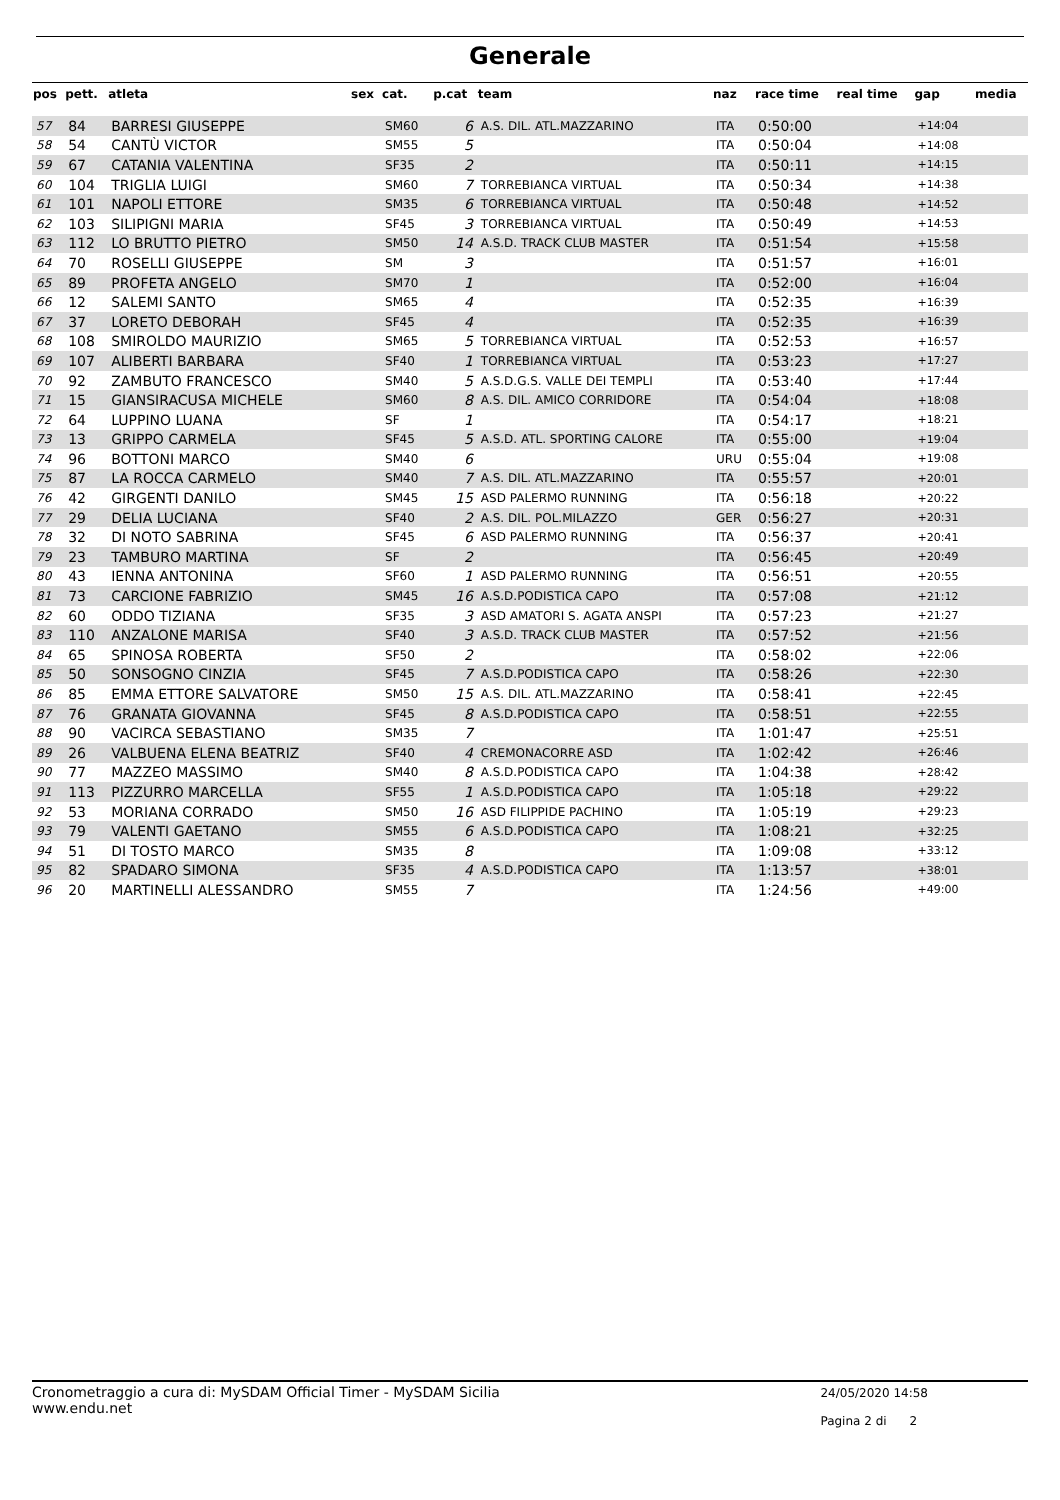Generale
| pos | pett. | atleta | sex | cat. | p.cat | team | naz | race time | real time | gap | media |
| --- | --- | --- | --- | --- | --- | --- | --- | --- | --- | --- | --- |
| 57 | 84 | BARRESI GIUSEPPE | | SM60 | 6 | A.S. DIL. ATL.MAZZARINO | ITA | 0:50:00 | | +14:04 | |
| 58 | 54 | CANTÙ VICTOR | | SM55 | 5 | | ITA | 0:50:04 | | +14:08 | |
| 59 | 67 | CATANIA VALENTINA | | SF35 | 2 | | ITA | 0:50:11 | | +14:15 | |
| 60 | 104 | TRIGLIA LUIGI | | SM60 | 7 | TORREBIANCA VIRTUAL | ITA | 0:50:34 | | +14:38 | |
| 61 | 101 | NAPOLI ETTORE | | SM35 | 6 | TORREBIANCA VIRTUAL | ITA | 0:50:48 | | +14:52 | |
| 62 | 103 | SILIPIGNI MARIA | | SF45 | 3 | TORREBIANCA VIRTUAL | ITA | 0:50:49 | | +14:53 | |
| 63 | 112 | LO BRUTTO PIETRO | | SM50 | 14 | A.S.D. TRACK CLUB MASTER | ITA | 0:51:54 | | +15:58 | |
| 64 | 70 | ROSELLI GIUSEPPE | | SM | 3 | | ITA | 0:51:57 | | +16:01 | |
| 65 | 89 | PROFETA ANGELO | | SM70 | 1 | | ITA | 0:52:00 | | +16:04 | |
| 66 | 12 | SALEMI SANTO | | SM65 | 4 | | ITA | 0:52:35 | | +16:39 | |
| 67 | 37 | LORETO DEBORAH | | SF45 | 4 | | ITA | 0:52:35 | | +16:39 | |
| 68 | 108 | SMIROLDO MAURIZIO | | SM65 | 5 | TORREBIANCA VIRTUAL | ITA | 0:52:53 | | +16:57 | |
| 69 | 107 | ALIBERTI BARBARA | | SF40 | 1 | TORREBIANCA VIRTUAL | ITA | 0:53:23 | | +17:27 | |
| 70 | 92 | ZAMBUTO FRANCESCO | | SM40 | 5 | A.S.D.G.S. VALLE DEI TEMPLI | ITA | 0:53:40 | | +17:44 | |
| 71 | 15 | GIANSIRACUSA MICHELE | | SM60 | 8 | A.S. DIL. AMICO CORRIDORE | ITA | 0:54:04 | | +18:08 | |
| 72 | 64 | LUPPINO LUANA | | SF | 1 | | ITA | 0:54:17 | | +18:21 | |
| 73 | 13 | GRIPPO CARMELA | | SF45 | 5 | A.S.D. ATL. SPORTING CALORE | ITA | 0:55:00 | | +19:04 | |
| 74 | 96 | BOTTONI MARCO | | SM40 | 6 | | URU | 0:55:04 | | +19:08 | |
| 75 | 87 | LA ROCCA CARMELO | | SM40 | 7 | A.S. DIL. ATL.MAZZARINO | ITA | 0:55:57 | | +20:01 | |
| 76 | 42 | GIRGENTI DANILO | | SM45 | 15 | ASD PALERMO RUNNING | ITA | 0:56:18 | | +20:22 | |
| 77 | 29 | DELIA LUCIANA | | SF40 | 2 | A.S. DIL. POL.MILAZZO | GER | 0:56:27 | | +20:31 | |
| 78 | 32 | DI NOTO SABRINA | | SF45 | 6 | ASD PALERMO RUNNING | ITA | 0:56:37 | | +20:41 | |
| 79 | 23 | TAMBURO MARTINA | | SF | 2 | | ITA | 0:56:45 | | +20:49 | |
| 80 | 43 | IENNA ANTONINA | | SF60 | 1 | ASD PALERMO RUNNING | ITA | 0:56:51 | | +20:55 | |
| 81 | 73 | CARCIONE FABRIZIO | | SM45 | 16 | A.S.D.PODISTICA CAPO | ITA | 0:57:08 | | +21:12 | |
| 82 | 60 | ODDO TIZIANA | | SF35 | 3 | ASD AMATORI S. AGATA ANSPI | ITA | 0:57:23 | | +21:27 | |
| 83 | 110 | ANZALONE MARISA | | SF40 | 3 | A.S.D. TRACK CLUB MASTER | ITA | 0:57:52 | | +21:56 | |
| 84 | 65 | SPINOSA ROBERTA | | SF50 | 2 | | ITA | 0:58:02 | | +22:06 | |
| 85 | 50 | SONSOGNO CINZIA | | SF45 | 7 | A.S.D.PODISTICA CAPO | ITA | 0:58:26 | | +22:30 | |
| 86 | 85 | EMMA ETTORE SALVATORE | | SM50 | 15 | A.S. DIL. ATL.MAZZARINO | ITA | 0:58:41 | | +22:45 | |
| 87 | 76 | GRANATA GIOVANNA | | SF45 | 8 | A.S.D.PODISTICA CAPO | ITA | 0:58:51 | | +22:55 | |
| 88 | 90 | VACIRCA SEBASTIANO | | SM35 | 7 | | ITA | 1:01:47 | | +25:51 | |
| 89 | 26 | VALBUENA ELENA BEATRIZ | | SF40 | 4 | CREMONACORRE ASD | ITA | 1:02:42 | | +26:46 | |
| 90 | 77 | MAZZEO MASSIMO | | SM40 | 8 | A.S.D.PODISTICA CAPO | ITA | 1:04:38 | | +28:42 | |
| 91 | 113 | PIZZURRO MARCELLA | | SF55 | 1 | A.S.D.PODISTICA CAPO | ITA | 1:05:18 | | +29:22 | |
| 92 | 53 | MORIANA CORRADO | | SM50 | 16 | ASD FILIPPIDE PACHINO | ITA | 1:05:19 | | +29:23 | |
| 93 | 79 | VALENTI GAETANO | | SM55 | 6 | A.S.D.PODISTICA CAPO | ITA | 1:08:21 | | +32:25 | |
| 94 | 51 | DI TOSTO MARCO | | SM35 | 8 | | ITA | 1:09:08 | | +33:12 | |
| 95 | 82 | SPADARO SIMONA | | SF35 | 4 | A.S.D.PODISTICA CAPO | ITA | 1:13:57 | | +38:01 | |
| 96 | 20 | MARTINELLI ALESSANDRO | | SM55 | 7 | | ITA | 1:24:56 | | +49:00 | |
Cronometraggio a cura di: MySDAM Official Timer - MySDAM Sicilia
www.endu.net
24/05/2020 14:58
Pagina 2 di 2